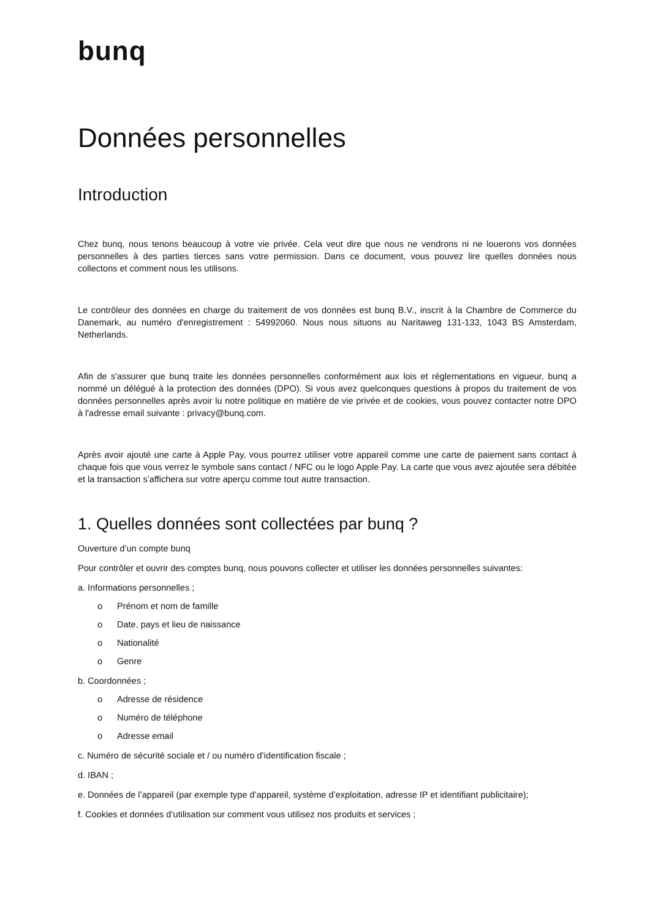bunq
Données personnelles
Introduction
Chez bunq, nous tenons beaucoup à votre vie privée. Cela veut dire que nous ne vendrons ni ne louerons vos données personnelles à des parties tierces sans votre permission. Dans ce document, vous pouvez lire quelles données nous collectons et comment nous les utilisons.
Le contrôleur des données en charge du traitement de vos données est bunq B.V., inscrit à la Chambre de Commerce du Danemark, au numéro d'enregistrement : 54992060. Nous nous situons au Naritaweg 131-133, 1043 BS Amsterdam, Netherlands.
Afin de s'assurer que bunq traite les données personnelles conformément aux lois et réglementations en vigueur, bunq a nommé un délégué à la protection des données (DPO). Si vous avez quelconques questions à propos du traitement de vos données personnelles après avoir lu notre politique en matière de vie privée et de cookies, vous pouvez contacter notre DPO à l'adresse email suivante : privacy@bunq.com.
Après avoir ajouté une carte à Apple Pay, vous pourrez utiliser votre appareil comme une carte de paiement sans contact à chaque fois que vous verrez le symbole sans contact / NFC ou le logo Apple Pay. La carte que vous avez ajoutée sera débitée et la transaction s’affichera sur votre aperçu comme tout autre transaction.
1. Quelles données sont collectées par bunq ?
Ouverture d’un compte bunq
Pour contrôler et ouvrir des comptes bunq, nous pouvons collecter et utiliser les données personnelles suivantes:
a. Informations personnelles ;
o Prénom et nom de famille
o Date, pays et lieu de naissance
o Nationalité
o Genre
b. Coordonnées ;
o Adresse de résidence
o Numéro de téléphone
o Adresse email
c. Numéro de sécurité sociale et / ou numéro d’identification fiscale ;
d. IBAN ;
e. Données de l’appareil (par exemple type d’appareil, système d’exploitation, adresse IP et identifiant publicitaire);
f. Cookies et données d’utilisation sur comment vous utilisez nos produits et services ;